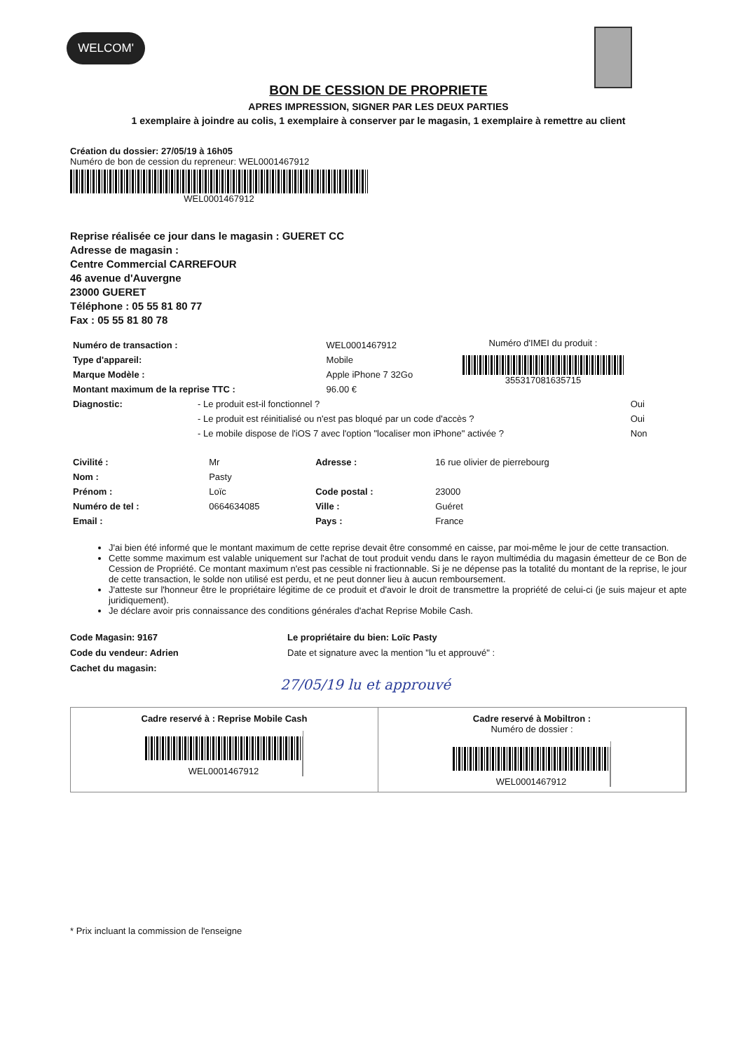WELCOM'
BON DE CESSION DE PROPRIETE
APRES IMPRESSION, SIGNER PAR LES DEUX PARTIES
1 exemplaire à joindre au colis, 1 exemplaire à conserver par le magasin, 1 exemplaire à remettre au client
Création du dossier: 27/05/19 à 16h05
Numéro de bon de cession du repreneur: WEL0001467912
WEL0001467912
Reprise réalisée ce jour dans le magasin : GUERET CC
Adresse de magasin :
Centre Commercial CARREFOUR
46 avenue d'Auvergne
23000 GUERET
Téléphone : 05 55 81 80 77
Fax : 05 55 81 80 78
| Numéro de transaction : | WEL0001467912 |
| Type d'appareil: | Mobile |
| Marque Modèle : | Apple iPhone 7 32Go |
| Montant maximum de la reprise TTC : | 96.00 € |
Numéro d'IMEI du produit :
355317081635715
| Diagnostic: | - Le produit est-il fonctionnel ? | Oui |
| | - Le produit est réinitialisé ou n'est pas bloqué par un code d'accès ? | Oui |
| | - Le mobile dispose de l'iOS 7 avec l'option "localiser mon iPhone" activée ? | Non |
| Civilité : | Mr | Adresse : | 16 rue olivier de pierrebourg |
| Nom : | Pasty | | |
| Prénom : | Loïc | Code postal : | 23000 |
| Numéro de tel : | 0664634085 | Ville : | Guéret |
| Email : | | Pays : | France |
J'ai bien été informé que le montant maximum de cette reprise devait être consommé en caisse, par moi-même le jour de cette transaction.
Cette somme maximum est valable uniquement sur l'achat de tout produit vendu dans le rayon multimédia du magasin émetteur de ce Bon de Cession de Propriété. Ce montant maximum n'est pas cessible ni fractionnable. Si je ne dépense pas la totalité du montant de la reprise, le jour de cette transaction, le solde non utilisé est perdu, et ne peut donner lieu à aucun remboursement.
J'atteste sur l'honneur être le propriétaire légitime de ce produit et d'avoir le droit de transmettre la propriété de celui-ci (je suis majeur et apte juridiquement).
Je déclare avoir pris connaissance des conditions générales d'achat Reprise Mobile Cash.
Code Magasin: 9167
Code du vendeur: Adrien
Cachet du magasin:
Le propriétaire du bien: Loïc Pasty
Date et signature avec la mention "lu et approuvé" :
27/05/19 lu et approuvé
Cadre reservé à : Reprise Mobile Cash
WEL0001467912
Cadre reservé à Mobiltron :
Numéro de dossier :
WEL0001467912
* Prix incluant la commission de l'enseigne